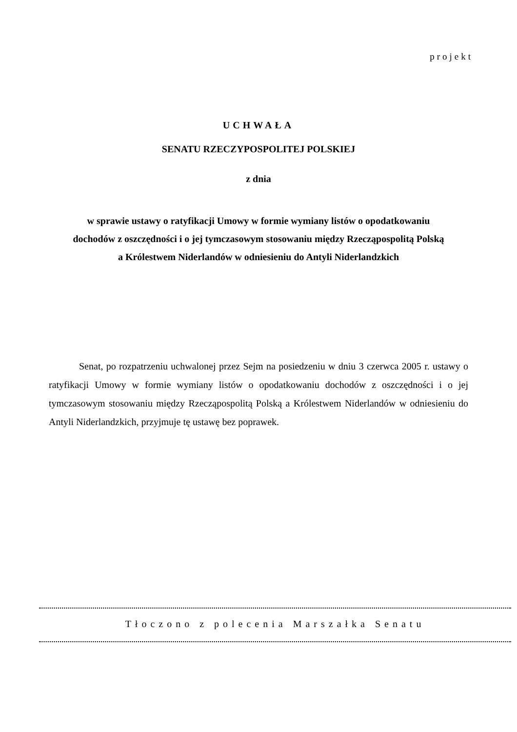projekt
UCHWAŁA
SENATU RZECZYPOSPOLITEJ POLSKIEJ
z dnia
w sprawie ustawy o ratyfikacji Umowy w formie wymiany listów o opodatkowaniu
dochodów z oszczędności i o jej tymczasowym stosowaniu między Rzecząpospolitą Polską
a Królestwem Niderlandów w odniesieniu do Antyli Niderlandzkich
Senat, po rozpatrzeniu uchwalonej przez Sejm na posiedzeniu w dniu 3 czerwca 2005 r. ustawy o ratyfikacji Umowy w formie wymiany listów o opodatkowaniu dochodów z oszczędności i o jej tymczasowym stosowaniu między Rzecząpospolitą Polską a Królestwem Niderlandów w odniesieniu do Antyli Niderlandzkich, przyjmuje tę ustawę bez poprawek.
Tłoczono z polecenia Marszałka Senatu